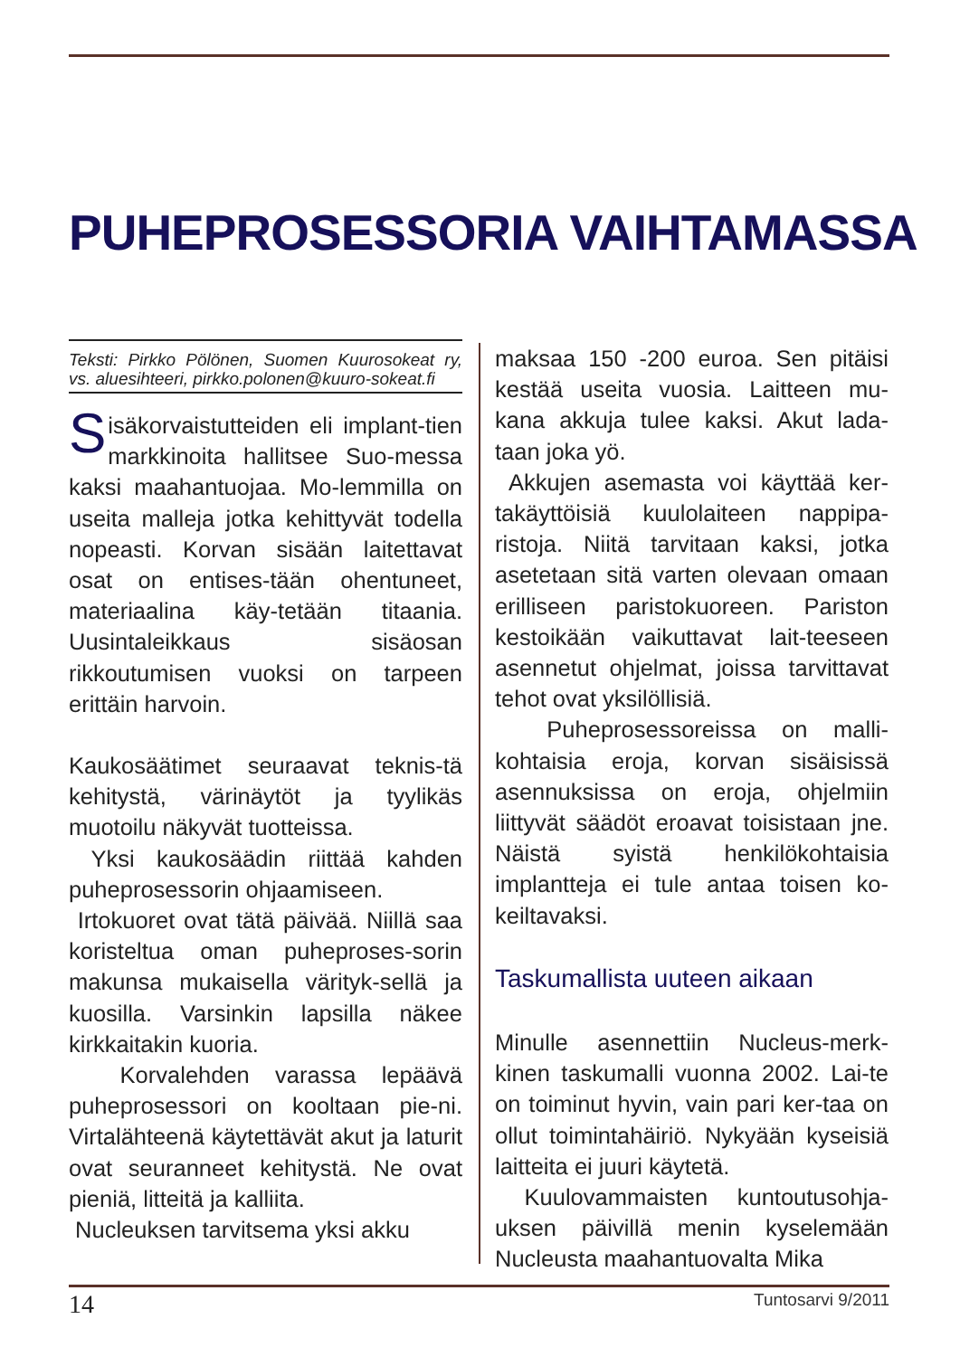PUHEPROSESSORIA VAIHTAMASSA
Teksti: Pirkko Pölönen, Suomen Kuurosokeat ry, vs. aluesihteeri, pirkko.polonen@kuuro-sokeat.fi
Sisäkorvaistutteiden eli implant-tien markkinoita hallitsee Suo-messa kaksi maahantuojaa. Mo-lemmilla on useita malleja jotka kehittyvät todella nopeasti. Korvan sisään laitettavat osat on entises-tään ohentuneet, materiaalina käy-tetään titaania. Uusintaleikkaus sisäosan rikkoutumisen vuoksi on tarpeen erittäin harvoin.
Kaukosäätimet seuraavat teknis-tä kehitystä, värinäytöt ja tyylikäs muotoilu näkyvät tuotteissa.
Yksi kaukosäädin riittää kahden puheprosessorin ohjaamiseen.
Irtokuoret ovat tätä päivää. Niillä saa koristeltua oman puheproses-sorin makunsa mukaisella värityk-sellä ja kuosilla. Varsinkin lapsilla näkee kirkkaitakin kuoria.
Korvalehden varassa lepäävä puheprosessori on kooltaan pie-ni. Virtalähteenä käytettävät akut ja laturit ovat seuranneet kehitystä. Ne ovat pieniä, litteitä ja kalliita.
Nucleuksen tarvitsema yksi akku
maksaa 150 -200 euroa. Sen pitäisi kestää useita vuosia. Laitteen mu-kana akkuja tulee kaksi. Akut lada-taan joka yö.
Akkujen asemasta voi käyttää ker-takäyttöisiä kuulolaiteen nappipa-ristoja. Niitä tarvitaan kaksi, jotka asetetaan sitä varten olevaan omaan erilliseen paristokuoreen. Pariston kestoikään vaikuttavat lait-teeseen asennetut ohjelmat, joissa tarvittavat tehot ovat yksilöllisiä.
Puheprosessoreissa on malli-kohtaisia eroja, korvan sisäisissä asennuksissa on eroja, ohjelmiin liittyvät säädöt eroavat toisistaan jne. Näistä syistä henkilökohtaisia implantteja ei tule antaa toisen ko-keiltavaksi.
Taskumallista uuteen aikaan
Minulle asennettiin Nucleus-merk-kinen taskumalli vuonna 2002. Lai-te on toiminut hyvin, vain pari ker-taa on ollut toimintahäiriö. Nykyään kyseisiä laitteita ei juuri käytetä.
Kuulovammaisten kuntoutusohja-uksen päivillä menin kyselemään Nucleusta maahantuovalta Mika
14 Tuntosarvi 9/2011